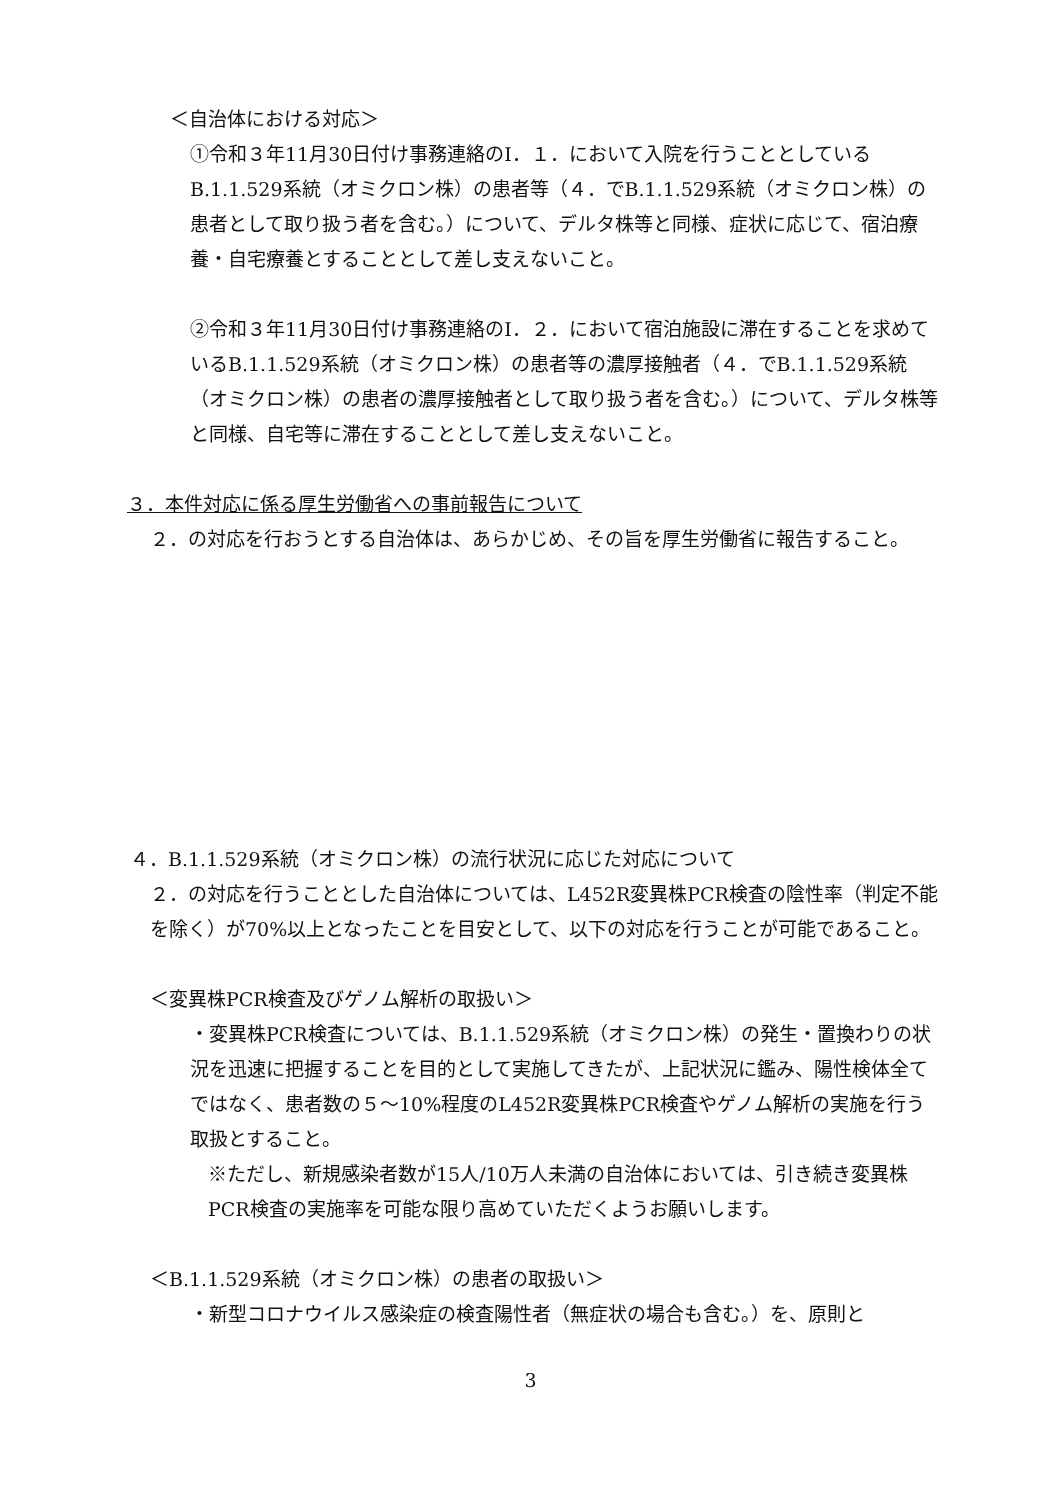＜自治体における対応＞
①令和３年11月30日付け事務連絡のⅠ．１．において入院を行うこととしているB.1.1.529系統（オミクロン株）の患者等（４．でB.1.1.529系統（オミクロン株）の患者として取り扱う者を含む。）について、デルタ株等と同様、症状に応じて、宿泊療養・自宅療養とすることとして差し支えないこと。
②令和３年11月30日付け事務連絡のⅠ．２．において宿泊施設に滞在することを求めているB.1.1.529系統（オミクロン株）の患者等の濃厚接触者（４．でB.1.1.529系統（オミクロン株）の患者の濃厚接触者として取り扱う者を含む。）について、デルタ株等と同様、自宅等に滞在することとして差し支えないこと。
３．本件対応に係る厚生労働省への事前報告について
２．の対応を行おうとする自治体は、あらかじめ、その旨を厚生労働省に報告すること。
４．B.1.1.529系統（オミクロン株）の流行状況に応じた対応について
２．の対応を行うこととした自治体については、L452R変異株PCR検査の陰性率（判定不能を除く）が70%以上となったことを目安として、以下の対応を行うことが可能であること。
＜変異株PCR検査及びゲノム解析の取扱い＞
・変異株PCR検査については、B.1.1.529系統（オミクロン株）の発生・置換わりの状況を迅速に把握することを目的として実施してきたが、上記状況に鑑み、陽性検体全てではなく、患者数の５～10%程度のL452R変異株PCR検査やゲノム解析の実施を行う取扱とすること。
※ただし、新規感染者数が15人/10万人未満の自治体においては、引き続き変異株PCR検査の実施率を可能な限り高めていただくようお願いします。
＜B.1.1.529系統（オミクロン株）の患者の取扱い＞
・新型コロナウイルス感染症の検査陽性者（無症状の場合も含む。）を、原則と
3